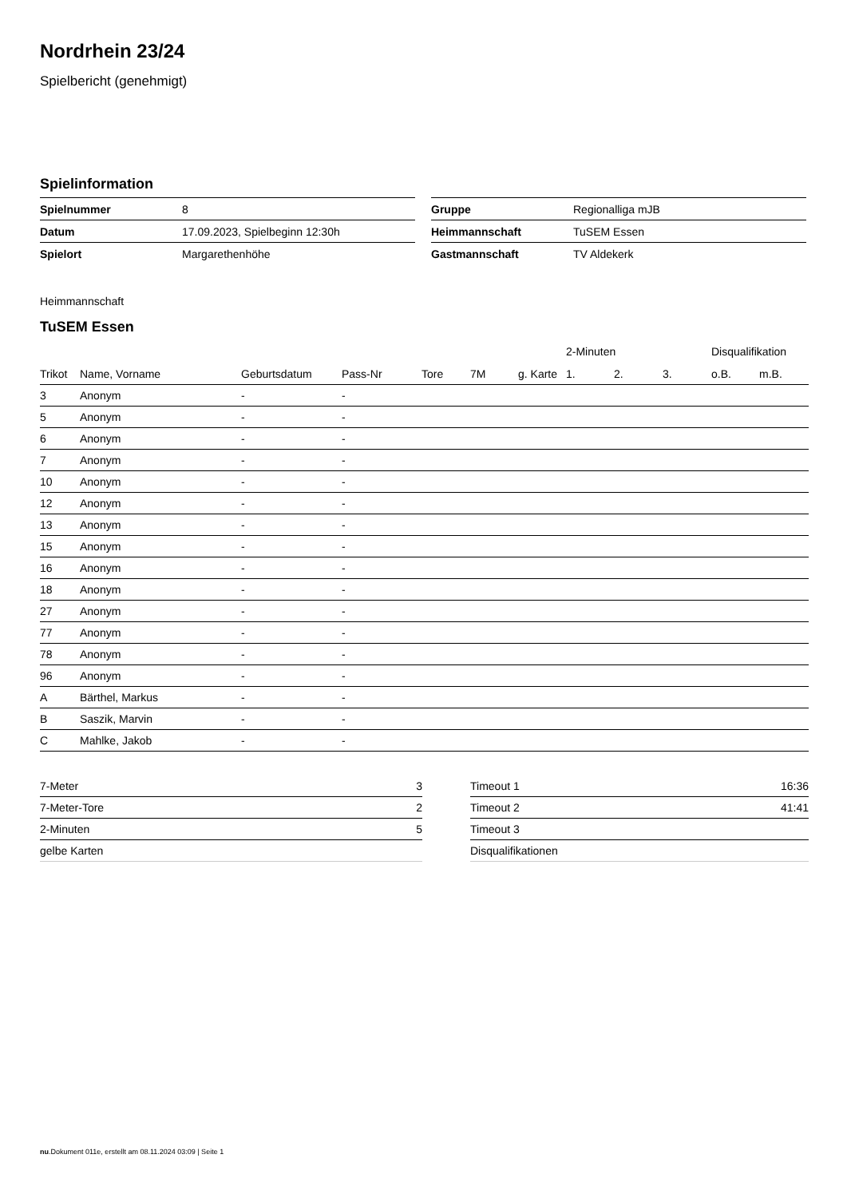Nordrhein 23/24
Spielbericht (genehmigt)
Spielinformation
| Spielnummer | 8 |
| Datum | 17.09.2023, Spielbeginn 12:30h |
| Spielort | Margarethenhöhe |
| Gruppe | Regionalliga mJB |
| Heimmannschaft | TuSEM Essen |
| Gastmannschaft | TV Aldekerk |
Heimmannschaft
TuSEM Essen
| | | | | | | | 2-Minuten | | | Disqualifikation | |
| --- | --- | --- | --- | --- | --- | --- | --- | --- | --- | --- | --- |
| Trikot | Name, Vorname | Geburtsdatum | Pass-Nr | Tore | 7M | g. Karte | 1. | 2. | 3. | o.B. | m.B. |
| 3 | Anonym | - | - | | | | | | | | |
| 5 | Anonym | - | - | | | | | | | | |
| 6 | Anonym | - | - | | | | | | | | |
| 7 | Anonym | - | - | | | | | | | | |
| 10 | Anonym | - | - | | | | | | | | |
| 12 | Anonym | - | - | | | | | | | | |
| 13 | Anonym | - | - | | | | | | | | |
| 15 | Anonym | - | - | | | | | | | | |
| 16 | Anonym | - | - | | | | | | | | |
| 18 | Anonym | - | - | | | | | | | | |
| 27 | Anonym | - | - | | | | | | | | |
| 77 | Anonym | - | - | | | | | | | | |
| 78 | Anonym | - | - | | | | | | | | |
| 96 | Anonym | - | - | | | | | | | | |
| A | Bärthel, Markus | - | - | | | | | | | | |
| B | Saszik, Marvin | - | - | | | | | | | | |
| C | Mahlke, Jakob | - | - | | | | | | | | |
| 7-Meter | 3 |
| 7-Meter-Tore | 2 |
| 2-Minuten | 5 |
| gelbe Karten | |
| Timeout 1 | 16:36 |
| Timeout 2 | 41:41 |
| Timeout 3 | |
| Disqualifikationen | |
nu.Dokument 011e, erstellt am 08.11.2024 03:09 | Seite 1